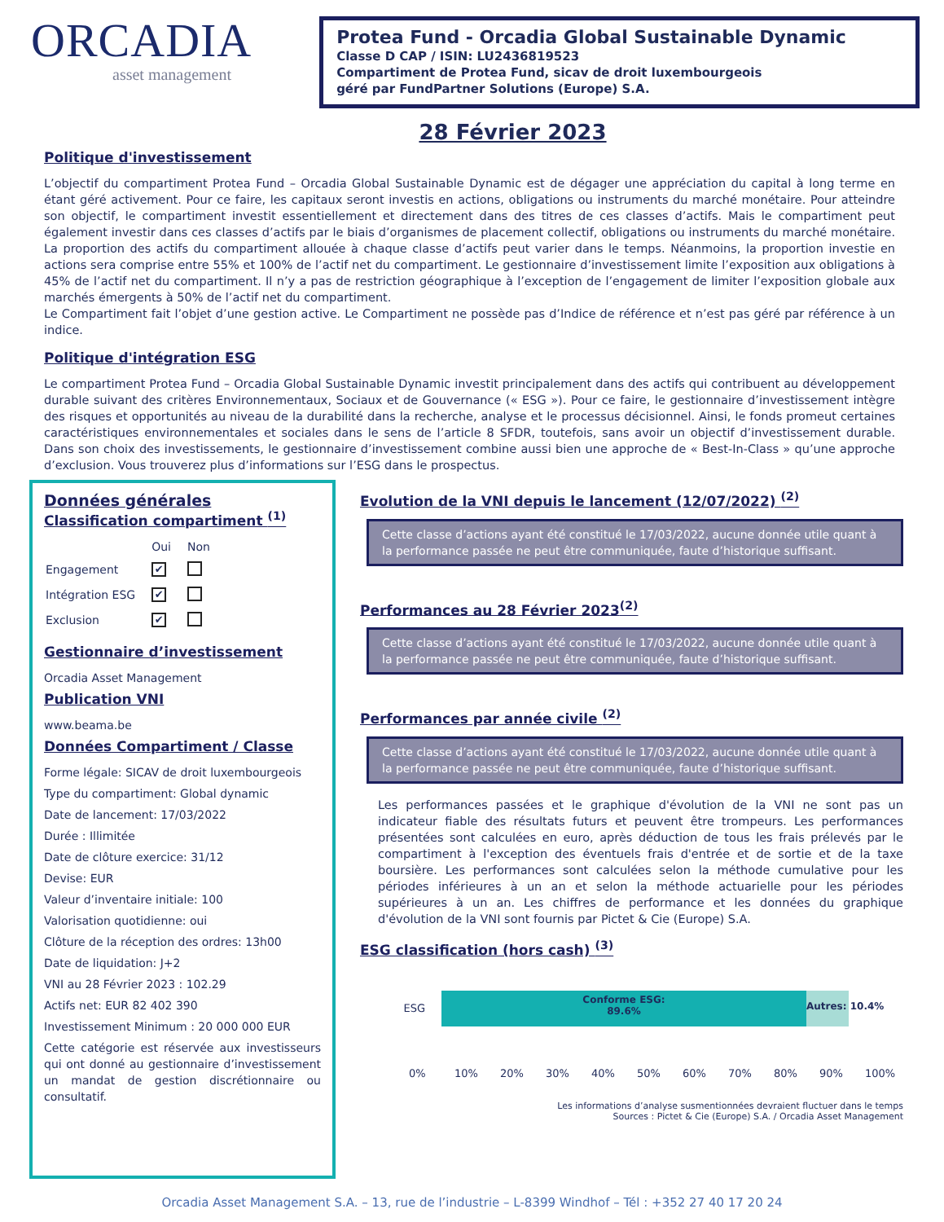ORCADIA
asset management
Protea Fund - Orcadia Global Sustainable Dynamic
Classe D CAP / ISIN: LU2436819523
Compartiment de Protea Fund, sicav de droit luxembourgeois
géré par FundPartner Solutions (Europe) S.A.
28 Février 2023
Politique d'investissement
L’objectif du compartiment Protea Fund – Orcadia Global Sustainable Dynamic est de dégager une appréciation du capital à long terme en étant géré activement. Pour ce faire, les capitaux seront investis en actions, obligations ou instruments du marché monétaire. Pour atteindre son objectif, le compartiment investit essentiellement et directement dans des titres de ces classes d’actifs. Mais le compartiment peut également investir dans ces classes d’actifs par le biais d’organismes de placement collectif, obligations ou instruments du marché monétaire. La proportion des actifs du compartiment allouée à chaque classe d’actifs peut varier dans le temps. Néanmoins, la proportion investie en actions sera comprise entre 55% et 100% de l’actif net du compartiment. Le gestionnaire d’investissement limite l’exposition aux obligations à 45% de l’actif net du compartiment. Il n’y a pas de restriction géographique à l’exception de l’engagement de limiter l’exposition globale aux marchés émergents à 50% de l’actif net du compartiment.
Le Compartiment fait l’objet d’une gestion active. Le Compartiment ne possède pas d’Indice de référence et n’est pas géré par référence à un indice.
Politique d'intégration ESG
Le compartiment Protea Fund – Orcadia Global Sustainable Dynamic investit principalement dans des actifs qui contribuent au développement durable suivant des critères Environnementaux, Sociaux et de Gouvernance (« ESG »). Pour ce faire, le gestionnaire d’investissement intègre des risques et opportunités au niveau de la durabilité dans la recherche, analyse et le processus décisionnel. Ainsi, le fonds promeut certaines caractéristiques environnementales et sociales dans le sens de l’article 8 SFDR, toutefois, sans avoir un objectif d’investissement durable. Dans son choix des investissements, le gestionnaire d’investissement combine aussi bien une approche de « Best-In-Class » qu’une approche d’exclusion. Vous trouverez plus d’informations sur l’ESG dans le prospectus.
Données générales
Classification compartiment <sup>(1)</sup>
| | Oui | Non |
| Engagement | ✔ | |
| Intégration ESG | ✔ | |
| Exclusion | ✔ | |
Gestionnaire d’investissement
Orcadia Asset Management
Publication VNI
www.beama.be
Données Compartiment / Classe
Forme légale: SICAV de droit luxembourgeois
Type du compartiment: Global dynamic
Date de lancement: 17/03/2022
Durée : Illimitée
Date de clôture exercice: 31/12
Devise: EUR
Valeur d’inventaire initiale: 100
Valorisation quotidienne: oui
Clôture de la réception des ordres: 13h00
Date de liquidation: J+2
VNI au 28 Février 2023 : 102.29
Actifs net: EUR 82 402 390
Investissement Minimum : 20 000 000 EUR
Cette catégorie est réservée aux investisseurs qui ont donné au gestionnaire d’investissement un mandat de gestion discrétionnaire ou consultatif.
Evolution de la VNI depuis le lancement (12/07/2022) <sup>(2)</sup>
Cette classe d’actions ayant été constitué le 17/03/2022, aucune donnée utile quant à la performance passée ne peut être communiquée, faute d’historique suffisant.
Performances au 28 Février 2023<sup>(2)</sup>
Cette classe d’actions ayant été constitué le 17/03/2022, aucune donnée utile quant à la performance passée ne peut être communiquée, faute d’historique suffisant.
Performances par année civile <sup>(2)</sup>
Cette classe d’actions ayant été constitué le 17/03/2022, aucune donnée utile quant à la performance passée ne peut être communiquée, faute d’historique suffisant.
Les performances passées et le graphique d'évolution de la VNI ne sont pas un indicateur fiable des résultats futurs et peuvent être trompeurs. Les performances présentées sont calculées en euro, après déduction de tous les frais prélevés par le compartiment à l'exception des éventuels frais d'entrée et de sortie et de la taxe boursière. Les performances sont calculées selon la méthode cumulative pour les périodes inférieures à un an et selon la méthode actuarielle pour les périodes supérieures à un an. Les chiffres de performance et les données du graphique d'évolution de la VNI sont fournis par Pictet & Cie (Europe) S.A.
ESG classification (hors cash) <sup>(3)</sup>
ESG
Conforme ESG:
89.6%
Autres: 10.4%
0% 10% 20% 30% 40% 50% 60% 70% 80% 90% 100%
Les informations d’analyse susmentionnées devraient fluctuer dans le temps
Sources : Pictet & Cie (Europe) S.A. / Orcadia Asset Management
Orcadia Asset Management S.A. – 13, rue de l’industrie – L-8399 Windhof – Tél : +352 27 40 17 20 24